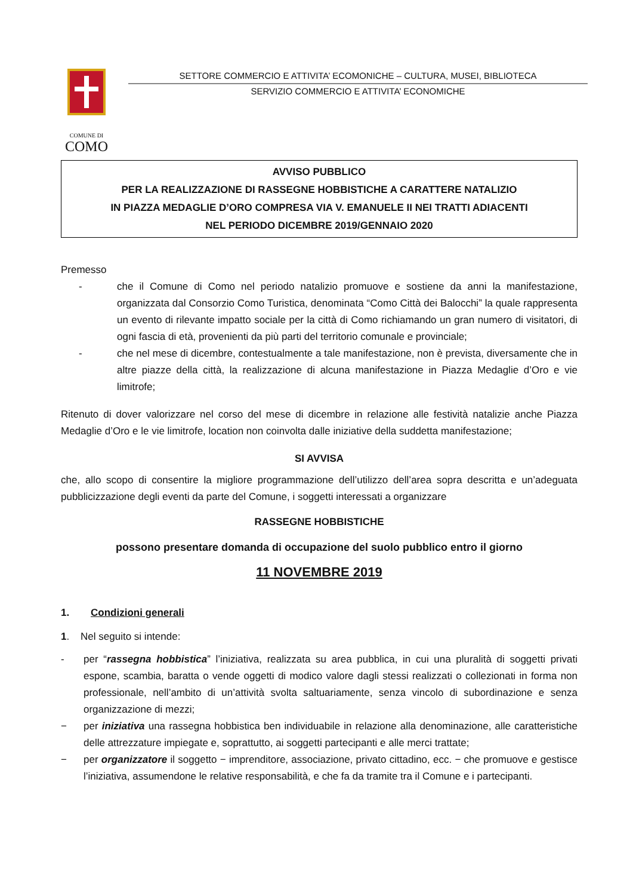COMUNE DI
COMO
SETTORE COMMERCIO E ATTIVITA’ ECOMONICHE – CULTURA, MUSEI, BIBLIOTECA
SERVIZIO COMMERCIO E ATTIVITA’ ECONOMICHE
AVVISO PUBBLICO
PER LA REALIZZAZIONE DI RASSEGNE HOBBISTICHE A CARATTERE NATALIZIO
IN PIAZZA MEDAGLIE D’ORO COMPRESA VIA V. EMANUELE II NEI TRATTI ADIACENTI
NEL PERIODO DICEMBRE 2019/GENNAIO 2020
Premesso
- che il Comune di Como nel periodo natalizio promuove e sostiene da anni la manifestazione, organizzata dal Consorzio Como Turistica, denominata “Como Città dei Balocchi” la quale rappresenta un evento di rilevante impatto sociale per la città di Como richiamando un gran numero di visitatori, di ogni fascia di età, provenienti da più parti del territorio comunale e provinciale;
- che nel mese di dicembre, contestualmente a tale manifestazione, non è prevista, diversamente che in altre piazze della città, la realizzazione di alcuna manifestazione in Piazza Medaglie d’Oro e vie limitrofe;
Ritenuto di dover valorizzare nel corso del mese di dicembre in relazione alle festività natalizie anche Piazza Medaglie d’Oro e le vie limitrofe, location non coinvolta dalle iniziative della suddetta manifestazione;
SI AVVISA
che, allo scopo di consentire la migliore programmazione dell’utilizzo dell’area sopra descritta e un’adeguata pubblicizzazione degli eventi da parte del Comune, i soggetti interessati a organizzare
RASSEGNE HOBBISTICHE
possono presentare domanda di occupazione del suolo pubblico entro il giorno
11 NOVEMBRE 2019
1. Condizioni generali
1. Nel seguito si intende:
- per “rassegna hobbistica” l’iniziativa, realizzata su area pubblica, in cui una pluralità di soggetti privati espone, scambia, baratta o vende oggetti di modico valore dagli stessi realizzati o collezionati in forma non professionale, nell’ambito di un’attività svolta saltuariamente, senza vincolo di subordinazione e senza organizzazione di mezzi;
− per iniziativa una rassegna hobbistica ben individuabile in relazione alla denominazione, alle caratteristiche delle attrezzature impiegate e, soprattutto, ai soggetti partecipanti e alle merci trattate;
− per organizzatore il soggetto − imprenditore, associazione, privato cittadino, ecc. − che promuove e gestisce l’iniziativa, assumendone le relative responsabilità, e che fa da tramite tra il Comune e i partecipanti.